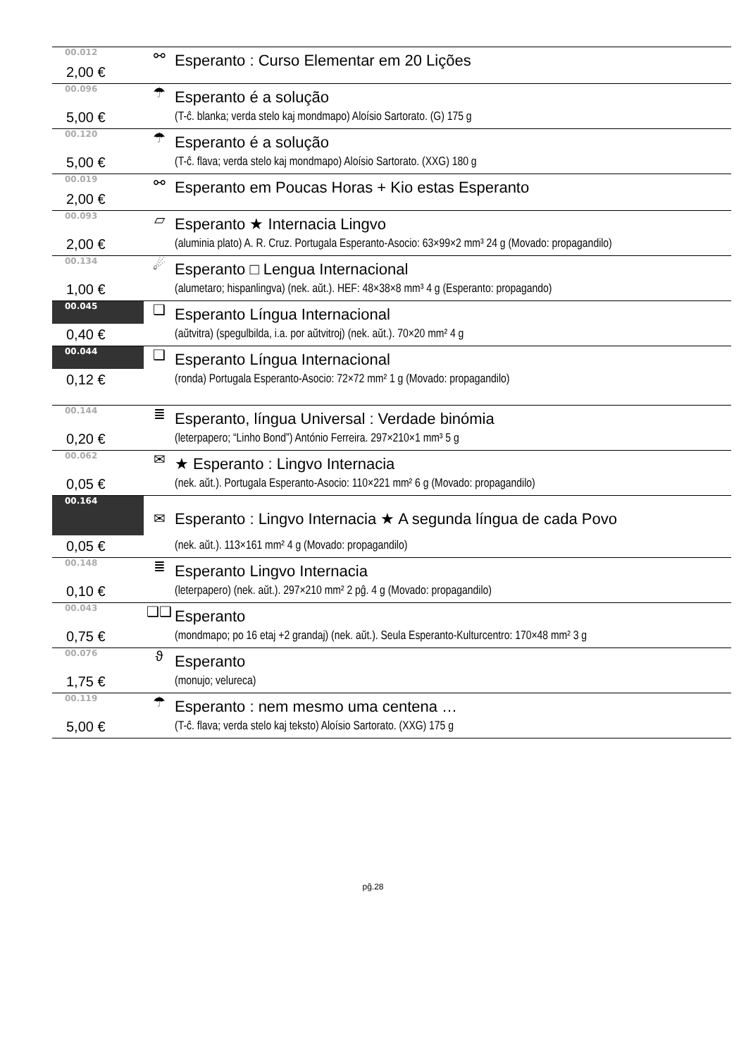| 00.012 | ⚯ | Esperanto : Curso Elementar em 20 Lições |
| 2,00 € | | |
| 00.096 | ☂ | Esperanto é a solução |
| 5,00 € | | (T-ĉ. blanka; verda stelo kaj mondmapo) Aloísio Sartorato. (G) 175 g |
| 00.120 | ☂ | Esperanto é a solução |
| 5,00 € | | (T-ĉ. flava; verda stelo kaj mondmapo) Aloísio Sartorato. (XXG) 180 g |
| 00.019 | ⚯ | Esperanto em Poucas Horas + Kio estas Esperanto |
| 2,00 € | | |
| 00.093 | ▱ | Esperanto ★ Internacia Lingvo |
| 2,00 € | | (aluminia plato) A. R. Cruz. Portugala Esperanto-Asocio: 63×99×2 mm³ 24 g (Movado: propagandilo) |
| 00.134 | ☄ | Esperanto □ Lengua Internacional |
| 1,00 € | | (alumetaro; hispanlingva) (nek. aŭt.). HEF: 48×38×8 mm³ 4 g (Esperanto: propagando) |
| 00.045 | ❑ | Esperanto Língua Internacional |
| 0,40 € | | (aŭtvitra) (spegulbilda, i.a. por aŭtvitroj) (nek. aŭt.). 70×20 mm² 4 g |
| 00.044 | ❑ | Esperanto Língua Internacional |
| 0,12 € | | (ronda) Portugala Esperanto-Asocio: 72×72 mm² 1 g (Movado: propagandilo) |
| 00.144 | ≣ | Esperanto, língua Universal : Verdade binómia |
| 0,20 € | | (leterpapero; “Linho Bond”) António Ferreira. 297×210×1 mm³ 5 g |
| 00.062 | ✉ | ★ Esperanto : Lingvo Internacia |
| 0,05 € | | (nek. aŭt.). Portugala Esperanto-Asocio: 110×221 mm² 6 g (Movado: propagandilo) |
| 00.164 | ✉ | Esperanto : Lingvo Internacia ★ A segunda língua de cada Povo |
| 0,05 € | | (nek. aŭt.). 113×161 mm² 4 g (Movado: propagandilo) |
| 00.148 | ≣ | Esperanto Lingvo Internacia |
| 0,10 € | | (leterpapero) (nek. aŭt.). 297×210 mm² 2 pĝ. 4 g (Movado: propagandilo) |
| 00.043 | ❑❑ | Esperanto |
| 0,75 € | | (mondmapo; po 16 etaj +2 grandaj) (nek. aŭt.). Seula Esperanto-Kulturcentro: 170×48 mm² 3 g |
| 00.076 | ϑ | Esperanto |
| 1,75 € | | (monujo; velureca) |
| 00.119 | ☂ | Esperanto : nem mesmo uma centena … |
| 5,00 € | | (T-ĉ. flava; verda stelo kaj teksto) Aloísio Sartorato. (XXG) 175 g |
pĝ.28